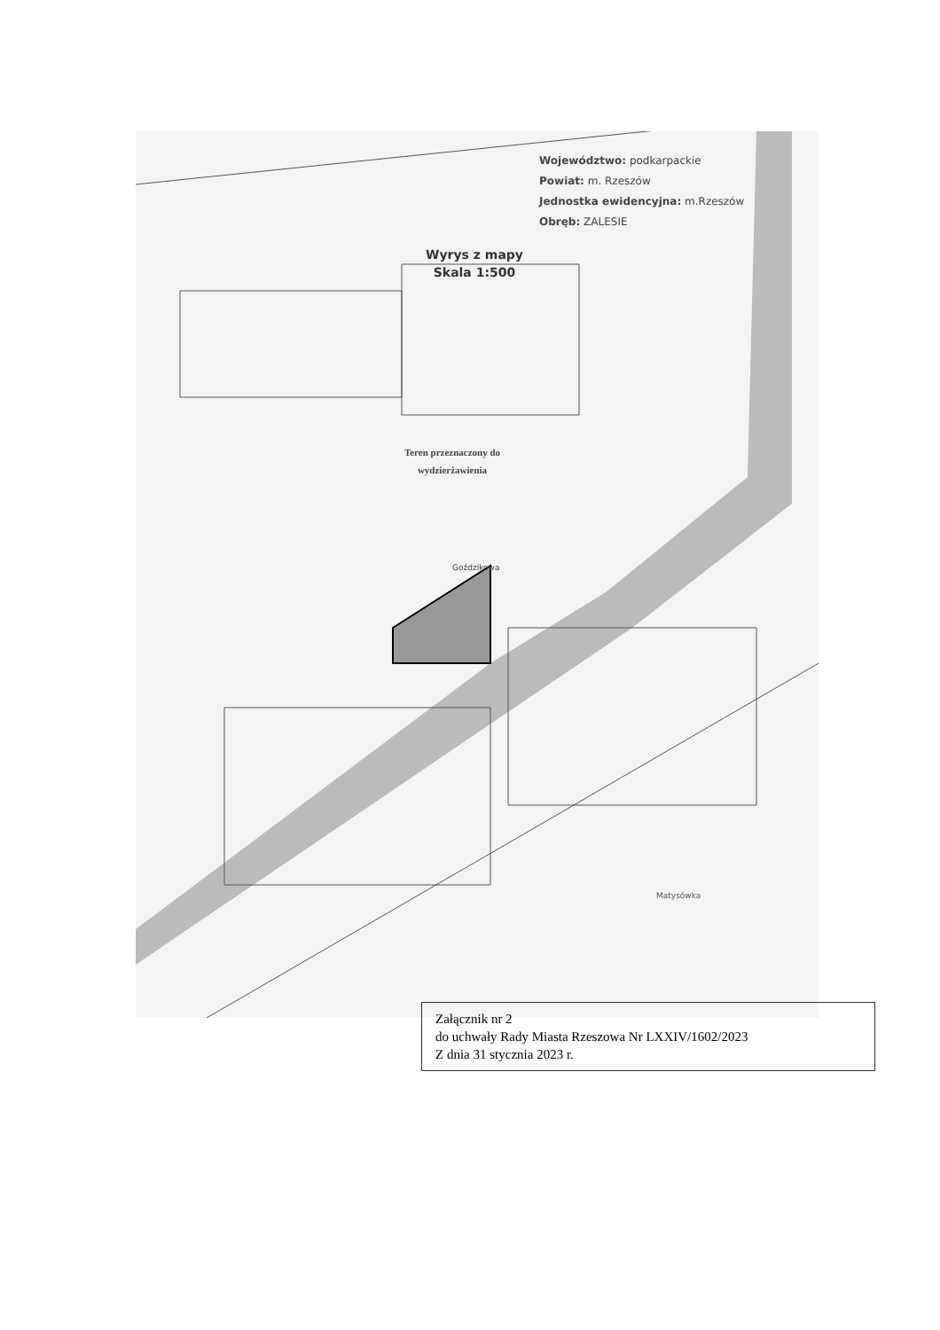Województwo: podkarpackie
Powiat: m. Rzeszów
Jednostka ewidencyjna: m.Rzeszów
Obręb: ZALESIE
Wyrys z mapy
Skala 1:500
Teren przeznaczony do wydzierżawienia
Goździkowa
Matysówka
Załącznik nr 2
do uchwały Rady Miasta Rzeszowa Nr LXXIV/1602/2023
Z dnia 31 stycznia 2023 r.